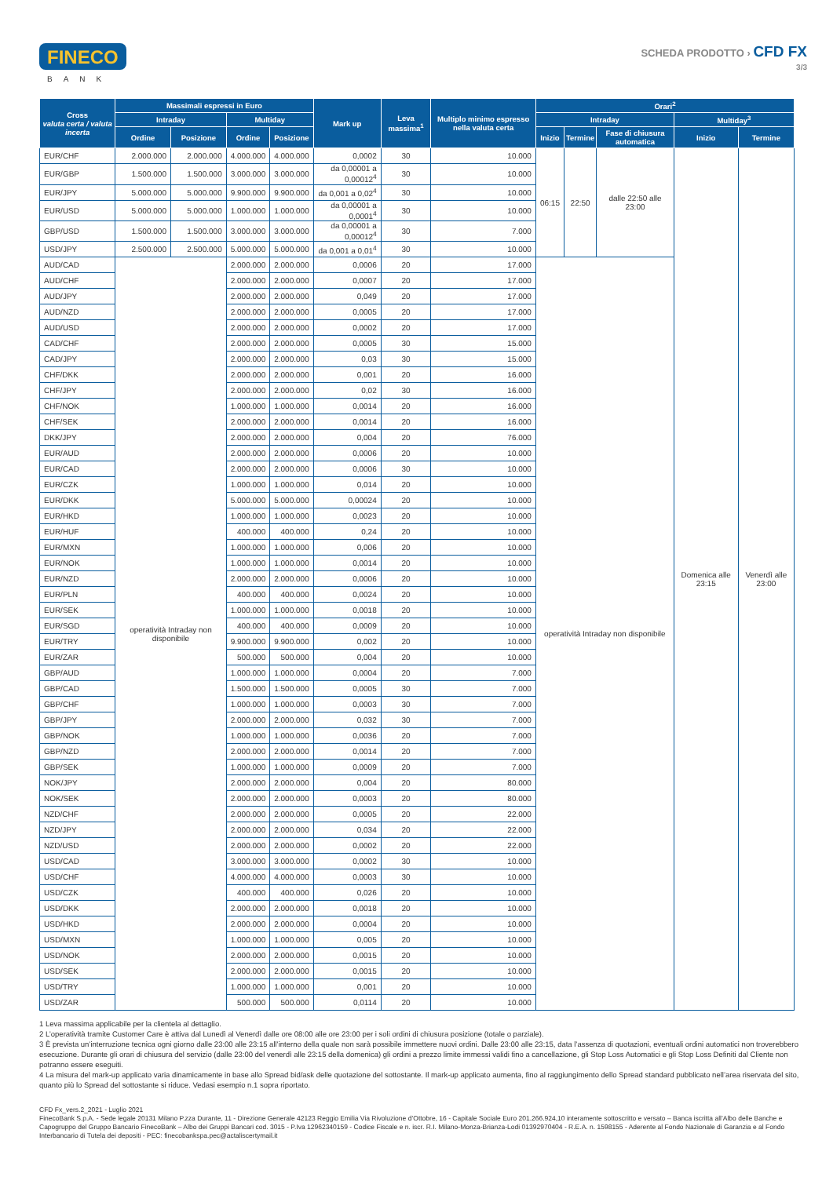FINECO
BANK
SCHEDA PRODOTTO › CFD FX
3/3
| Cross valuta certa / valuta incerta | Massimali espressi in Euro | | | | Mark up | Leva massima<sup>1</sup> | Multiplo minimo espresso nella valuta certa | Orari<sup>2</sup> | | | | |
| --- | --- | --- | --- | --- | --- | --- | --- | --- | --- | --- | --- | --- |
| | Intraday | | Multiday | | | | | Intraday | | | Multiday<sup>3</sup> | |
| | Ordine | Posizione | Ordine | Posizione | | | | Inizio | Termine | Fase di chiusura automatica | Inizio | Termine |
| EUR/CHF | 2.000.000 | 2.000.000 | 4.000.000 | 4.000.000 | 0,0002 | 30 | 10.000 | 06:15 | 22:50 | dalle 22:50 alle 23:00 | Domenica alle 23:15 | Venerdì alle 23:00 |
| EUR/GBP | 1.500.000 | 1.500.000 | 3.000.000 | 3.000.000 | da 0,00001 a 0,00012<sup>4</sup> | 30 | 10.000 | | | | | |
| EUR/JPY | 5.000.000 | 5.000.000 | 9.900.000 | 9.900.000 | da 0,001 a 0,02<sup>4</sup> | 30 | 10.000 | | | | | |
| EUR/USD | 5.000.000 | 5.000.000 | 1.000.000 | 1.000.000 | da 0,00001 a 0,0001<sup>4</sup> | 30 | 10.000 | | | | | |
| GBP/USD | 1.500.000 | 1.500.000 | 3.000.000 | 3.000.000 | da 0,00001 a 0,00012<sup>4</sup> | 30 | 7.000 | | | | | |
| USD/JPY | 2.500.000 | 2.500.000 | 5.000.000 | 5.000.000 | da 0,001 a 0,01<sup>4</sup> | 30 | 10.000 | | | | | |
| AUD/CAD | operatività Intraday non disponibile | | 2.000.000 | 2.000.000 | 0,0006 | 20 | 17.000 | operatività Intraday non disponibile | | | | |
| AUD/CHF | | | 2.000.000 | 2.000.000 | 0,0007 | 20 | 17.000 | | | | | |
| AUD/JPY | | | 2.000.000 | 2.000.000 | 0,049 | 20 | 17.000 | | | | | |
| AUD/NZD | | | 2.000.000 | 2.000.000 | 0,0005 | 20 | 17.000 | | | | | |
| AUD/USD | | | 2.000.000 | 2.000.000 | 0,0002 | 20 | 17.000 | | | | | |
| CAD/CHF | | | 2.000.000 | 2.000.000 | 0,0005 | 30 | 15.000 | | | | | |
| CAD/JPY | | | 2.000.000 | 2.000.000 | 0,03 | 30 | 15.000 | | | | | |
| CHF/DKK | | | 2.000.000 | 2.000.000 | 0,001 | 20 | 16.000 | | | | | |
| CHF/JPY | | | 2.000.000 | 2.000.000 | 0,02 | 30 | 16.000 | | | | | |
| CHF/NOK | | | 1.000.000 | 1.000.000 | 0,0014 | 20 | 16.000 | | | | | |
| CHF/SEK | | | 2.000.000 | 2.000.000 | 0,0014 | 20 | 16.000 | | | | | |
| DKK/JPY | | | 2.000.000 | 2.000.000 | 0,004 | 20 | 76.000 | | | | | |
| EUR/AUD | | | 2.000.000 | 2.000.000 | 0,0006 | 20 | 10.000 | | | | | |
| EUR/CAD | | | 2.000.000 | 2.000.000 | 0,0006 | 30 | 10.000 | | | | | |
| EUR/CZK | | | 1.000.000 | 1.000.000 | 0,014 | 20 | 10.000 | | | | | |
| EUR/DKK | | | 5.000.000 | 5.000.000 | 0,00024 | 20 | 10.000 | | | | | |
| EUR/HKD | | | 1.000.000 | 1.000.000 | 0,0023 | 20 | 10.000 | | | | | |
| EUR/HUF | | | 400.000 | 400.000 | 0,24 | 20 | 10.000 | | | | | |
| EUR/MXN | | | 1.000.000 | 1.000.000 | 0,006 | 20 | 10.000 | | | | | |
| EUR/NOK | | | 1.000.000 | 1.000.000 | 0,0014 | 20 | 10.000 | | | | | |
| EUR/NZD | | | 2.000.000 | 2.000.000 | 0,0006 | 20 | 10.000 | | | | | |
| EUR/PLN | | | 400.000 | 400.000 | 0,0024 | 20 | 10.000 | | | | | |
| EUR/SEK | | | 1.000.000 | 1.000.000 | 0,0018 | 20 | 10.000 | | | | | |
| EUR/SGD | | | 400.000 | 400.000 | 0,0009 | 20 | 10.000 | | | | | |
| EUR/TRY | | | 9.900.000 | 9.900.000 | 0,002 | 20 | 10.000 | | | | | |
| EUR/ZAR | | | 500.000 | 500.000 | 0,004 | 20 | 10.000 | | | | | |
| GBP/AUD | | | 1.000.000 | 1.000.000 | 0,0004 | 20 | 7.000 | | | | | |
| GBP/CAD | | | 1.500.000 | 1.500.000 | 0,0005 | 30 | 7.000 | | | | | |
| GBP/CHF | | | 1.000.000 | 1.000.000 | 0,0003 | 30 | 7.000 | | | | | |
| GBP/JPY | | | 2.000.000 | 2.000.000 | 0,032 | 30 | 7.000 | | | | | |
| GBP/NOK | | | 1.000.000 | 1.000.000 | 0,0036 | 20 | 7.000 | | | | | |
| GBP/NZD | | | 2.000.000 | 2.000.000 | 0,0014 | 20 | 7.000 | | | | | |
| GBP/SEK | | | 1.000.000 | 1.000.000 | 0,0009 | 20 | 7.000 | | | | | |
| NOK/JPY | | | 2.000.000 | 2.000.000 | 0,004 | 20 | 80.000 | | | | | |
| NOK/SEK | | | 2.000.000 | 2.000.000 | 0,0003 | 20 | 80.000 | | | | | |
| NZD/CHF | | | 2.000.000 | 2.000.000 | 0,0005 | 20 | 22.000 | | | | | |
| NZD/JPY | | | 2.000.000 | 2.000.000 | 0,034 | 20 | 22.000 | | | | | |
| NZD/USD | | | 2.000.000 | 2.000.000 | 0,0002 | 20 | 22.000 | | | | | |
| USD/CAD | | | 3.000.000 | 3.000.000 | 0,0002 | 30 | 10.000 | | | | | |
| USD/CHF | | | 4.000.000 | 4.000.000 | 0,0003 | 30 | 10.000 | | | | | |
| USD/CZK | | | 400.000 | 400.000 | 0,026 | 20 | 10.000 | | | | | |
| USD/DKK | | | 2.000.000 | 2.000.000 | 0,0018 | 20 | 10.000 | | | | | |
| USD/HKD | | | 2.000.000 | 2.000.000 | 0,0004 | 20 | 10.000 | | | | | |
| USD/MXN | | | 1.000.000 | 1.000.000 | 0,005 | 20 | 10.000 | | | | | |
| USD/NOK | | | 2.000.000 | 2.000.000 | 0,0015 | 20 | 10.000 | | | | | |
| USD/SEK | | | 2.000.000 | 2.000.000 | 0,0015 | 20 | 10.000 | | | | | |
| USD/TRY | | | 1.000.000 | 1.000.000 | 0,001 | 20 | 10.000 | | | | | |
| USD/ZAR | | | 500.000 | 500.000 | 0,0114 | 20 | 10.000 | | | | | |
1 Leva massima applicabile per la clientela al dettaglio.
2 L’operatività tramite Customer Care è attiva dal Lunedì al Venerdì dalle ore 08:00 alle ore 23:00 per i soli ordini di chiusura posizione (totale o parziale).
3 È prevista un’interruzione tecnica ogni giorno dalle 23:00 alle 23:15 all’interno della quale non sarà possibile immettere nuovi ordini. Dalle 23:00 alle 23:15, data l’assenza di quotazioni, eventuali ordini automatici non troverebbero esecuzione. Durante gli orari di chiusura del servizio (dalle 23:00 del venerdì alle 23:15 della domenica) gli ordini a prezzo limite immessi validi fino a cancellazione, gli Stop Loss Automatici e gli Stop Loss Definiti dal Cliente non potranno essere eseguiti.
4 La misura del mark-up applicato varia dinamicamente in base allo Spread bid/ask delle quotazione del sottostante. Il mark-up applicato aumenta, fino al raggiungimento dello Spread standard pubblicato nell’area riservata del sito, quanto più lo Spread del sottostante si riduce. Vedasi esempio n.1 sopra riportato.
CFD Fx_vers.2_2021 - Luglio 2021
FinecoBank S.p.A. - Sede legale 20131 Milano P.zza Durante, 11 - Direzione Generale 42123 Reggio Emilia Via Rivoluzione d’Ottobre, 16 - Capitale Sociale Euro 201.266.924,10 interamente sottoscritto e versato – Banca iscritta all’Albo delle Banche e Capogruppo del Gruppo Bancario FinecoBank – Albo dei Gruppi Bancari cod. 3015 - P.Iva 12962340159 - Codice Fiscale e n. iscr. R.I. Milano-Monza-Brianza-Lodi 01392970404 - R.E.A. n. 1598155 - Aderente al Fondo Nazionale di Garanzia e al Fondo Interbancario di Tutela dei depositi - PEC: finecobankspa.pec@actaliscertymail.it